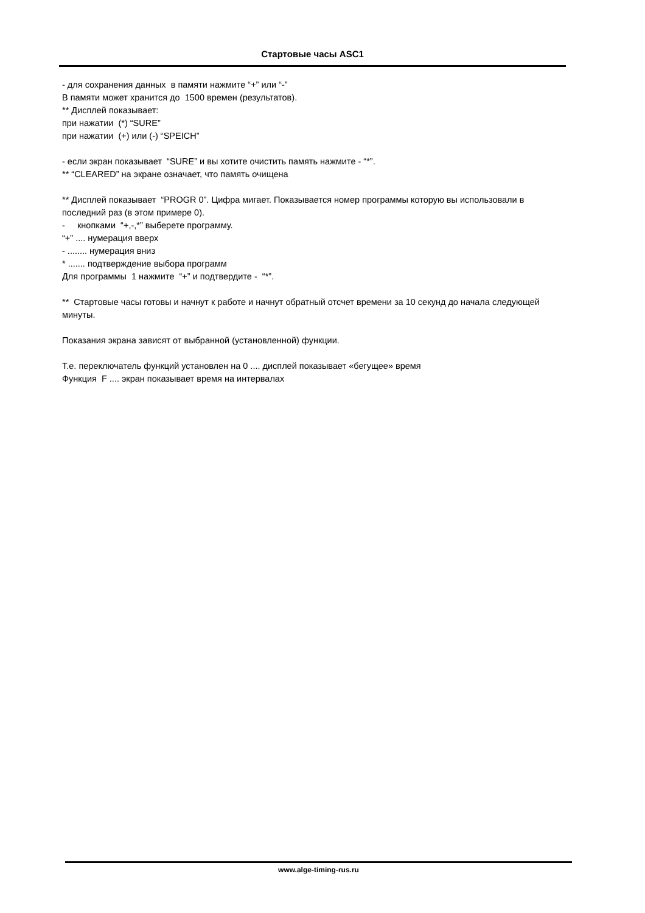Стартовые часы ASC1
- для сохранения данных в памяти нажмите “+” или “-”
В памяти может хранится до 1500 времен (результатов).
** Дисплей показывает:
при нажатии (*) “SURE”
при нажатии (+) или (-) “SPEICH”
- если экран показывает “SURE” и вы хотите очистить память нажмите - “*”.
** “CLEARED” на экране означает, что память очищена
** Дисплей показывает “PROGR 0”. Цифра мигает. Показывается номер программы которую вы использовали в последний раз (в этом примере 0).
- кнопками “+,-,*” выберете программу.
“+” .... нумерация вверх
- ........ нумерация вниз
* ....... подтверждение выбора программ
Для программы 1 нажмите “+” и подтвердите - “*”.
** Стартовые часы готовы и начнут к работе и начнут обратный отсчет времени за 10 секунд до начала следующей минуты.
Показания экрана зависят от выбранной (установленной) функции.
Т.е. переключатель функций установлен на 0 .... дисплей показывает «бегущее» время
Функция F .... экран показывает время на интервалах
www.alge-timing-rus.ru